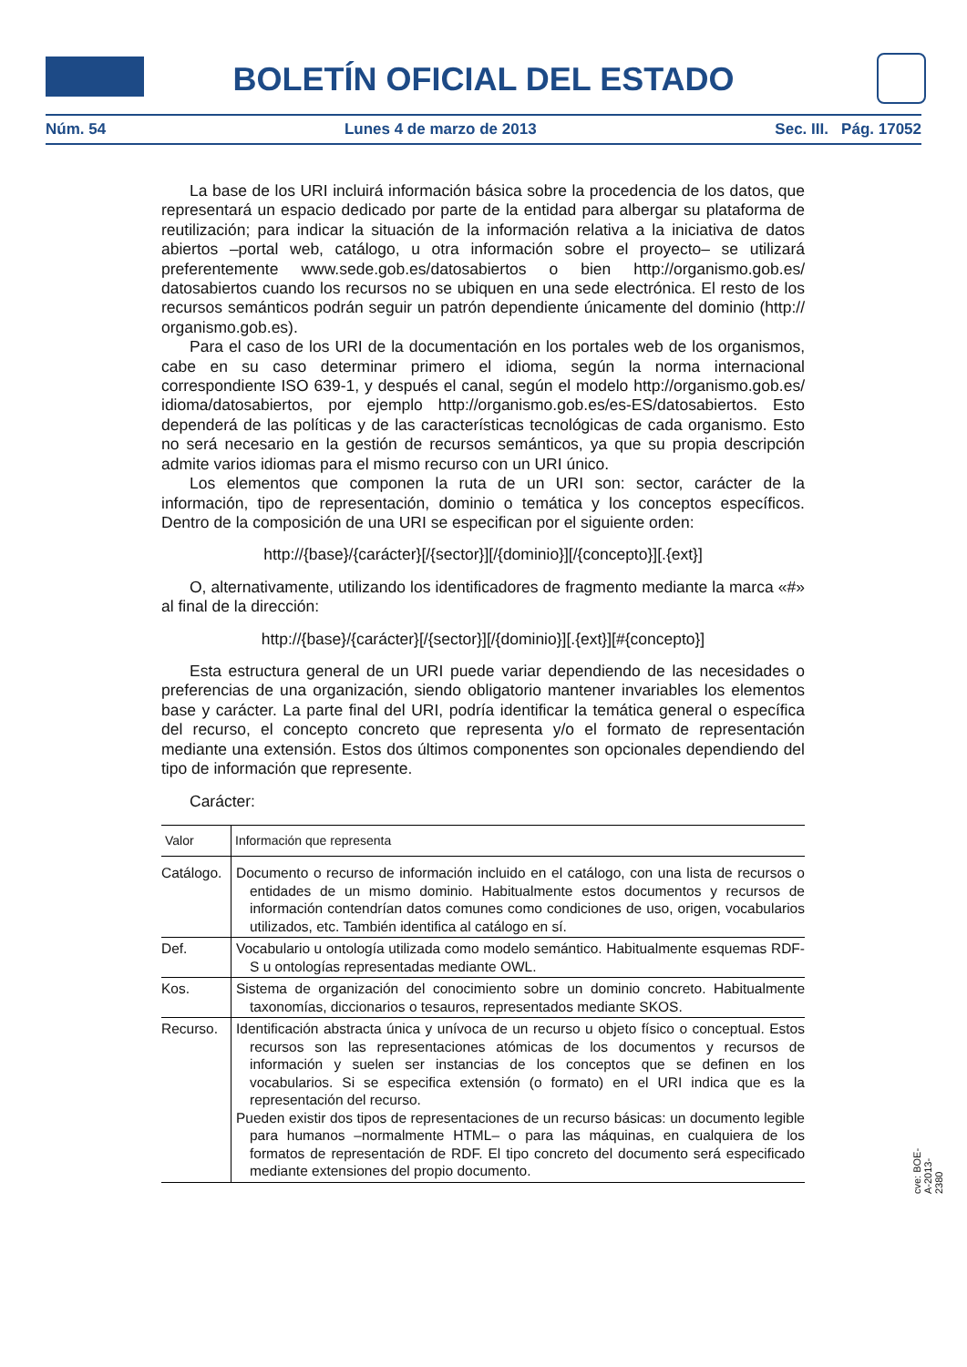BOLETÍN OFICIAL DEL ESTADO
Núm. 54 Lunes 4 de marzo de 2013 Sec. III. Pág. 17052
La base de los URI incluirá información básica sobre la procedencia de los datos, que representará un espacio dedicado por parte de la entidad para albergar su plataforma de reutilización; para indicar la situación de la información relativa a la iniciativa de datos abiertos –portal web, catálogo, u otra información sobre el proyecto– se utilizará preferentemente www.sede.gob.es/datosabiertos o bien http://organismo.gob.es/ datosabiertos cuando los recursos no se ubiquen en una sede electrónica. El resto de los recursos semánticos podrán seguir un patrón dependiente únicamente del dominio (http:// organismo.gob.es).
Para el caso de los URI de la documentación en los portales web de los organismos, cabe en su caso determinar primero el idioma, según la norma internacional correspondiente ISO 639-1, y después el canal, según el modelo http://organismo.gob.es/ idioma/datosabiertos, por ejemplo http://organismo.gob.es/es-ES/datosabiertos. Esto dependerá de las políticas y de las características tecnológicas de cada organismo. Esto no será necesario en la gestión de recursos semánticos, ya que su propia descripción admite varios idiomas para el mismo recurso con un URI único.
Los elementos que componen la ruta de un URI son: sector, carácter de la información, tipo de representación, dominio o temática y los conceptos específicos. Dentro de la composición de una URI se especifican por el siguiente orden:
http://{base}/{carácter}[/{sector}][/{dominio}][/{concepto}][.{ext}]
O, alternativamente, utilizando los identificadores de fragmento mediante la marca «#» al final de la dirección:
http://{base}/{carácter}[/{sector}][/{dominio}][.{ext}][#{concepto}]
Esta estructura general de un URI puede variar dependiendo de las necesidades o preferencias de una organización, siendo obligatorio mantener invariables los elementos base y carácter. La parte final del URI, podría identificar la temática general o específica del recurso, el concepto concreto que representa y/o el formato de representación mediante una extensión. Estos dos últimos componentes son opcionales dependiendo del tipo de información que represente.
Carácter:
| Valor | Información que representa |
| --- | --- |
| Catálogo. | Documento o recurso de información incluido en el catálogo, con una lista de recursos o entidades de un mismo dominio. Habitualmente estos documentos y recursos de información contendrían datos comunes como condiciones de uso, origen, vocabularios utilizados, etc. También identifica al catálogo en sí. |
| Def. | Vocabulario u ontología utilizada como modelo semántico. Habitualmente esquemas RDF-S u ontologías representadas mediante OWL. |
| Kos. | Sistema de organización del conocimiento sobre un dominio concreto. Habitualmente taxonomías, diccionarios o tesauros, representados mediante SKOS. |
| Recurso. | Identificación abstracta única y unívoca de un recurso u objeto físico o conceptual. Estos recursos son las representaciones atómicas de los documentos y recursos de información y suelen ser instancias de los conceptos que se definen en los vocabularios. Si se especifica extensión (o formato) en el URI indica que es la representación del recurso. Pueden existir dos tipos de representaciones de un recurso básicas: un documento legible para humanos –normalmente HTML– o para las máquinas, en cualquiera de los formatos de representación de RDF. El tipo concreto del documento será especificado mediante extensiones del propio documento. |
cve: BOE-A-2013-2380